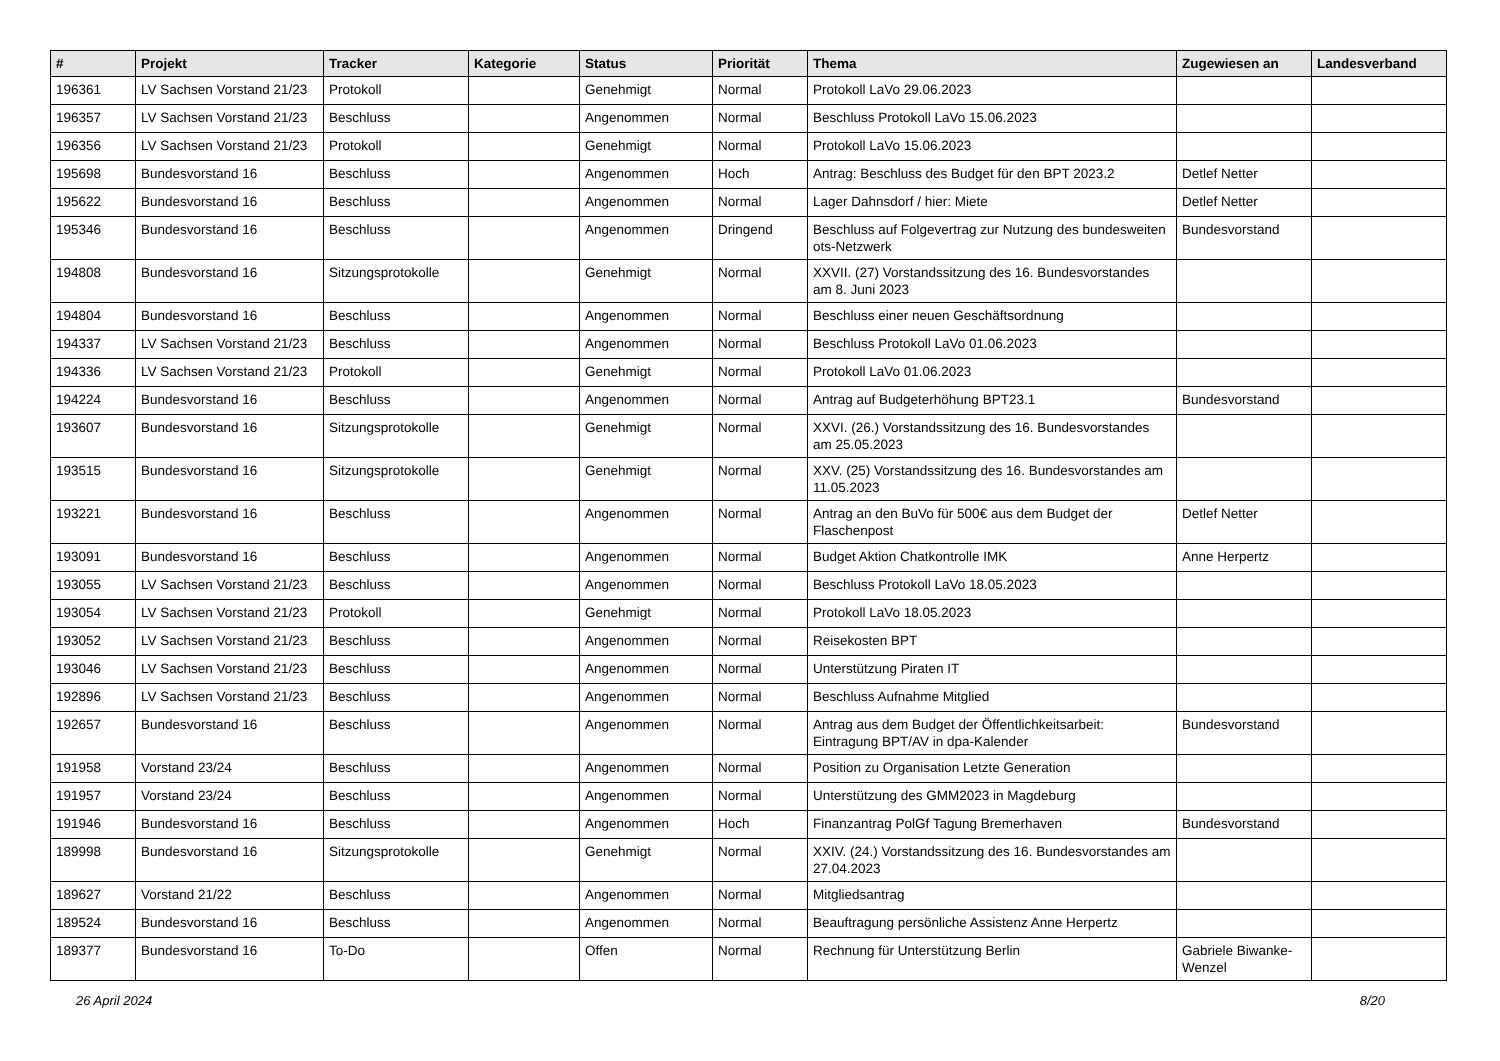| # | Projekt | Tracker | Kategorie | Status | Priorität | Thema | Zugewiesen an | Landesverband |
| --- | --- | --- | --- | --- | --- | --- | --- | --- |
| 196361 | LV Sachsen Vorstand 21/23 | Protokoll | | Genehmigt | Normal | Protokoll LaVo 29.06.2023 | | |
| 196357 | LV Sachsen Vorstand 21/23 | Beschluss | | Angenommen | Normal | Beschluss Protokoll LaVo 15.06.2023 | | |
| 196356 | LV Sachsen Vorstand 21/23 | Protokoll | | Genehmigt | Normal | Protokoll LaVo 15.06.2023 | | |
| 195698 | Bundesvorstand 16 | Beschluss | | Angenommen | Hoch | Antrag: Beschluss des Budget für den BPT 2023.2 | Detlef Netter | |
| 195622 | Bundesvorstand 16 | Beschluss | | Angenommen | Normal | Lager Dahnsdorf / hier: Miete | Detlef Netter | |
| 195346 | Bundesvorstand 16 | Beschluss | | Angenommen | Dringend | Beschluss auf Folgevertrag zur Nutzung des bundesweiten ots-Netzwerk | Bundesvorstand | |
| 194808 | Bundesvorstand 16 | Sitzungsprotokolle | | Genehmigt | Normal | XXVII. (27) Vorstandssitzung des 16. Bundesvorstandes am 8. Juni 2023 | | |
| 194804 | Bundesvorstand 16 | Beschluss | | Angenommen | Normal | Beschluss einer neuen Geschäftsordnung | | |
| 194337 | LV Sachsen Vorstand 21/23 | Beschluss | | Angenommen | Normal | Beschluss Protokoll LaVo 01.06.2023 | | |
| 194336 | LV Sachsen Vorstand 21/23 | Protokoll | | Genehmigt | Normal | Protokoll LaVo 01.06.2023 | | |
| 194224 | Bundesvorstand 16 | Beschluss | | Angenommen | Normal | Antrag auf Budgeterhöhung BPT23.1 | Bundesvorstand | |
| 193607 | Bundesvorstand 16 | Sitzungsprotokolle | | Genehmigt | Normal | XXVI. (26.) Vorstandssitzung des 16. Bundesvorstandes am 25.05.2023 | | |
| 193515 | Bundesvorstand 16 | Sitzungsprotokolle | | Genehmigt | Normal | XXV. (25) Vorstandssitzung des 16. Bundesvorstandes am 11.05.2023 | | |
| 193221 | Bundesvorstand 16 | Beschluss | | Angenommen | Normal | Antrag an den BuVo für 500€ aus dem Budget der Flaschenpost | Detlef Netter | |
| 193091 | Bundesvorstand 16 | Beschluss | | Angenommen | Normal | Budget Aktion Chatkontrolle IMK | Anne Herpertz | |
| 193055 | LV Sachsen Vorstand 21/23 | Beschluss | | Angenommen | Normal | Beschluss Protokoll LaVo 18.05.2023 | | |
| 193054 | LV Sachsen Vorstand 21/23 | Protokoll | | Genehmigt | Normal | Protokoll LaVo 18.05.2023 | | |
| 193052 | LV Sachsen Vorstand 21/23 | Beschluss | | Angenommen | Normal | Reisekosten BPT | | |
| 193046 | LV Sachsen Vorstand 21/23 | Beschluss | | Angenommen | Normal | Unterstützung Piraten IT | | |
| 192896 | LV Sachsen Vorstand 21/23 | Beschluss | | Angenommen | Normal | Beschluss Aufnahme Mitglied | | |
| 192657 | Bundesvorstand 16 | Beschluss | | Angenommen | Normal | Antrag aus dem Budget der Öffentlichkeitsarbeit: Eintragung BPT/AV in dpa-Kalender | Bundesvorstand | |
| 191958 | Vorstand 23/24 | Beschluss | | Angenommen | Normal | Position zu Organisation Letzte Generation | | |
| 191957 | Vorstand 23/24 | Beschluss | | Angenommen | Normal | Unterstützung des GMM2023 in Magdeburg | | |
| 191946 | Bundesvorstand 16 | Beschluss | | Angenommen | Hoch | Finanzantrag PolGf Tagung Bremerhaven | Bundesvorstand | |
| 189998 | Bundesvorstand 16 | Sitzungsprotokolle | | Genehmigt | Normal | XXIV. (24.) Vorstandssitzung des 16. Bundesvorstandes am 27.04.2023 | | |
| 189627 | Vorstand 21/22 | Beschluss | | Angenommen | Normal | Mitgliedsantrag | | |
| 189524 | Bundesvorstand 16 | Beschluss | | Angenommen | Normal | Beauftragung persönliche Assistenz Anne Herpertz | | |
| 189377 | Bundesvorstand 16 | To-Do | | Offen | Normal | Rechnung für Unterstützung Berlin | Gabriele Biwanke-Wenzel | |
26 April 2024 8/20